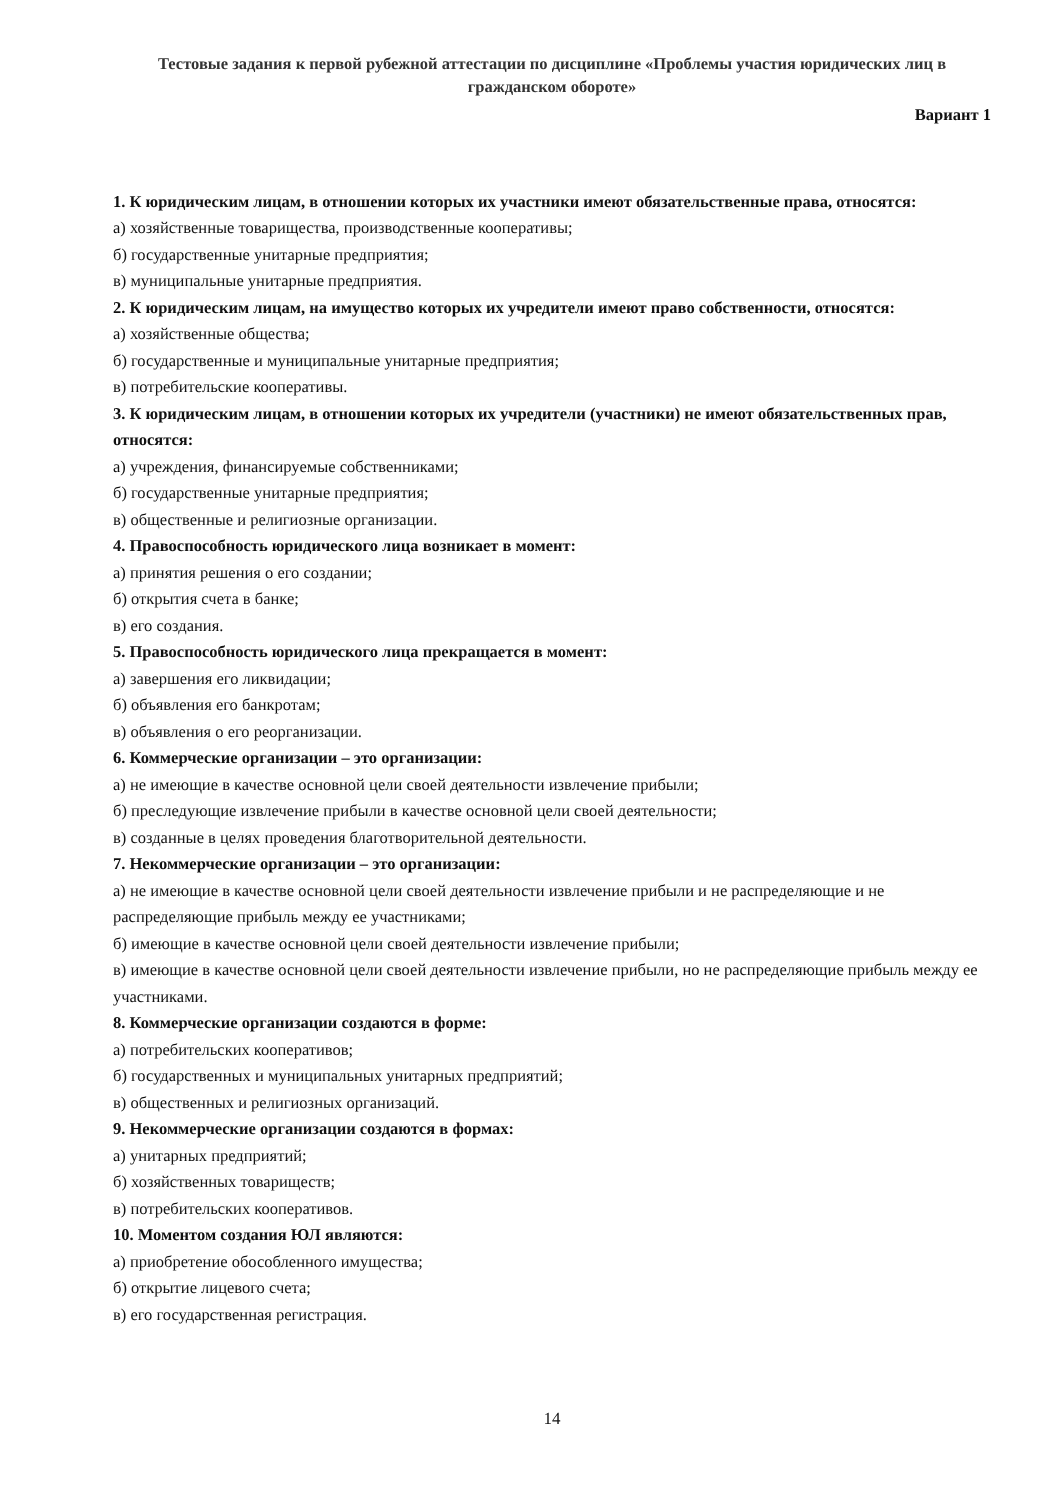Тестовые задания к первой рубежной аттестации по дисциплине «Проблемы участия юридических лиц в гражданском обороте»
Вариант 1
1. К юридическим лицам, в отношении которых их участники имеют обязательственные права, относятся:
а) хозяйственные товарищества, производственные кооперативы;
б) государственные унитарные предприятия;
в) муниципальные унитарные предприятия.
2. К юридическим лицам, на имущество которых их учредители имеют право собственности, относятся:
а) хозяйственные общества;
б) государственные и муниципальные унитарные предприятия;
в) потребительские кооперативы.
3. К юридическим лицам, в отношении которых их учредители (участники) не имеют обязательственных прав, относятся:
а) учреждения, финансируемые собственниками;
б) государственные унитарные предприятия;
в) общественные и религиозные организации.
4. Правоспособность юридического лица возникает в момент:
а) принятия решения о его создании;
б) открытия счета в банке;
в) его создания.
5. Правоспособность юридического лица прекращается в момент:
а) завершения его ликвидации;
б) объявления его банкротам;
в) объявления о его реорганизации.
6. Коммерческие организации – это организации:
а) не имеющие в качестве основной цели своей деятельности извлечение прибыли;
б) преследующие извлечение прибыли в качестве основной цели своей деятельности;
в) созданные в целях проведения благотворительной деятельности.
7. Некоммерческие организации – это организации:
а) не имеющие в качестве основной цели своей деятельности извлечение прибыли и не распределяющие и не распределяющие прибыль между ее участниками;
б) имеющие в качестве основной цели своей деятельности извлечение прибыли;
в) имеющие в качестве основной цели своей деятельности извлечение прибыли, но не распределяющие прибыль между ее участниками.
8. Коммерческие организации создаются в форме:
а) потребительских кооперативов;
б) государственных и муниципальных унитарных предприятий;
в) общественных и религиозных организаций.
9. Некоммерческие организации создаются в формах:
а) унитарных предприятий;
б) хозяйственных товариществ;
в) потребительских кооперативов.
10. Моментом создания ЮЛ являются:
а) приобретение обособленного имущества;
б) открытие лицевого счета;
в) его государственная регистрация.
14